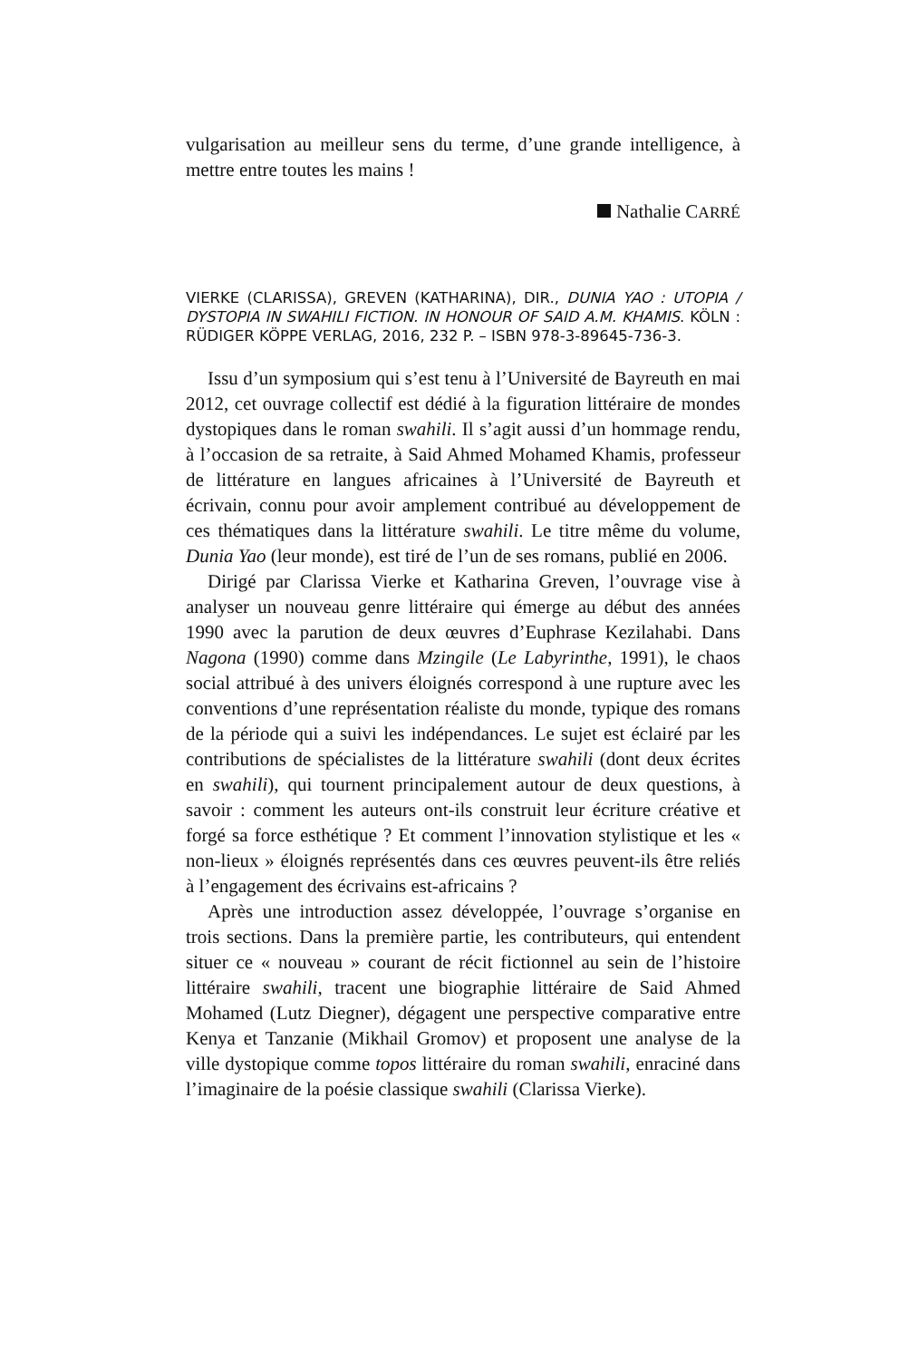vulgarisation au meilleur sens du terme, d’une grande intelligence, à mettre entre toutes les mains !
Nathalie CARRÉ
VIERKE (CLARISSA), GREVEN (KATHARINA), DIR., DUNIA YAO : UTOPIA / DYSTOPIA IN SWAHILI FICTION. IN HONOUR OF SAID A.M. KHAMIS. KÖLN : RÜDIGER KÖPPE VERLAG, 2016, 232 P. – ISBN 978-3-89645-736-3.
Issu d’un symposium qui s’est tenu à l’Université de Bayreuth en mai 2012, cet ouvrage collectif est dédié à la figuration littéraire de mondes dystopiques dans le roman swahili. Il s’agit aussi d’un hommage rendu, à l’occasion de sa retraite, à Said Ahmed Mohamed Khamis, professeur de littérature en langues africaines à l’Université de Bayreuth et écrivain, connu pour avoir amplement contribué au développement de ces thématiques dans la littérature swahili. Le titre même du volume, Dunia Yao (leur monde), est tiré de l’un de ses romans, publié en 2006.
Dirigé par Clarissa Vierke et Katharina Greven, l’ouvrage vise à analyser un nouveau genre littéraire qui émerge au début des années 1990 avec la parution de deux œuvres d’Euphrase Kezilahabi. Dans Nagona (1990) comme dans Mzingile (Le Labyrinthe, 1991), le chaos social attribué à des univers éloignés correspond à une rupture avec les conventions d’une représentation réaliste du monde, typique des romans de la période qui a suivi les indépendances. Le sujet est éclairé par les contributions de spécialistes de la littérature swahili (dont deux écrites en swahili), qui tournent principalement autour de deux questions, à savoir : comment les auteurs ont-ils construit leur écriture créative et forgé sa force esthétique ? Et comment l’innovation stylistique et les « non-lieux » éloignés représentés dans ces œuvres peuvent-ils être reliés à l’engagement des écrivains est-africains ?
Après une introduction assez développée, l’ouvrage s’organise en trois sections. Dans la première partie, les contributeurs, qui entendent situer ce « nouveau » courant de récit fictionnel au sein de l’histoire littéraire swahili, tracent une biographie littéraire de Said Ahmed Mohamed (Lutz Diegner), dégagent une perspective comparative entre Kenya et Tanzanie (Mikhail Gromov) et proposent une analyse de la ville dystopique comme topos littéraire du roman swahili, enraciné dans l’imaginaire de la poésie classique swahili (Clarissa Vierke).